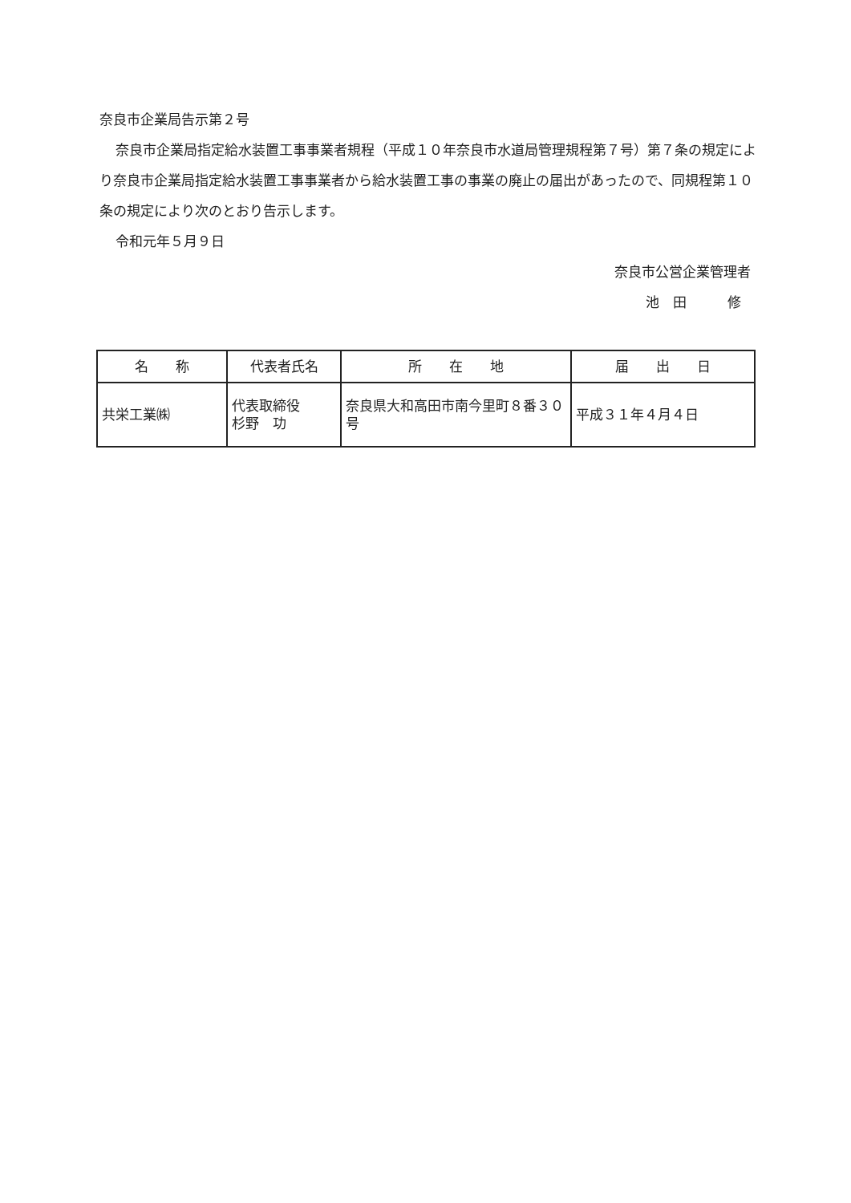奈良市企業局告示第２号
奈良市企業局指定給水装置工事事業者規程（平成１０年奈良市水道局管理規程第７号）第７条の規定により奈良市企業局指定給水装置工事事業者から給水装置工事の事業の廃止の届出があったので、同規程第１０条の規定により次のとおり告示します。
令和元年５月９日
奈良市公営企業管理者
池　田　　　修
| 名 称 | 代表者氏名 | 所 在 地 | 届 出 日 |
| --- | --- | --- | --- |
| 共栄工業㈱ | 代表取締役 杉野 功 | 奈良県大和高田市南今里町８番３０号 | 平成３１年４月４日 |